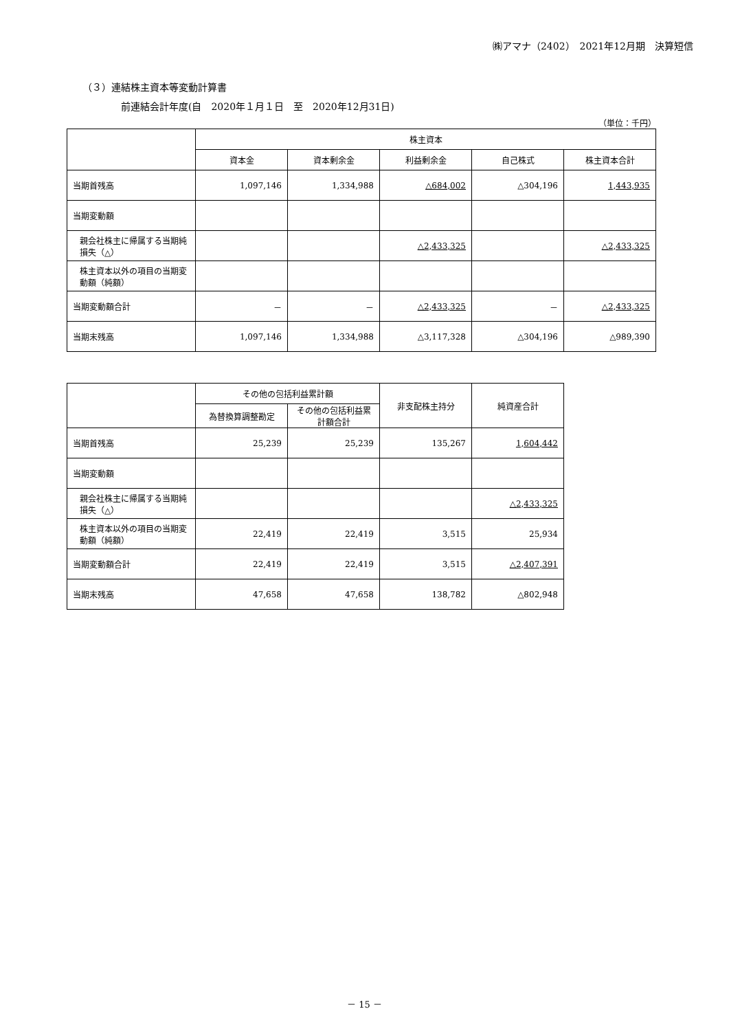㈱アマナ（2402）　2021年12月期　決算短信
（３）連結株主資本等変動計算書
前連結会計年度(自　2020年１月１日　至　2020年12月31日)
（単位：千円）
| | 株主資本 | | | | |
| --- | --- | --- | --- | --- | --- |
| | 資本金 | 資本剰余金 | 利益剰余金 | 自己株式 | 株主資本合計 |
| 当期首残高 | 1,097,146 | 1,334,988 | △684,002 | △304,196 | 1,443,935 |
| 当期変動額 | | | | | |
| 親会社株主に帰属する当期純損失（△） | | | △2,433,325 | | △2,433,325 |
| 株主資本以外の項目の当期変動額（純額） | | | | | |
| 当期変動額合計 | － | － | △2,433,325 | － | △2,433,325 |
| 当期末残高 | 1,097,146 | 1,334,988 | △3,117,328 | △304,196 | △989,390 |
| | その他の包括利益累計額 | | 非支配株主持分 | 純資産合計 |
| --- | --- | --- | --- | --- |
| | 為替換算調整勘定 | その他の包括利益累計額合計 | | |
| 当期首残高 | 25,239 | 25,239 | 135,267 | 1,604,442 |
| 当期変動額 | | | | |
| 親会社株主に帰属する当期純損失（△） | | | | △2,433,325 |
| 株主資本以外の項目の当期変動額（純額） | 22,419 | 22,419 | 3,515 | 25,934 |
| 当期変動額合計 | 22,419 | 22,419 | 3,515 | △2,407,391 |
| 当期末残高 | 47,658 | 47,658 | 138,782 | △802,948 |
－ 15 －